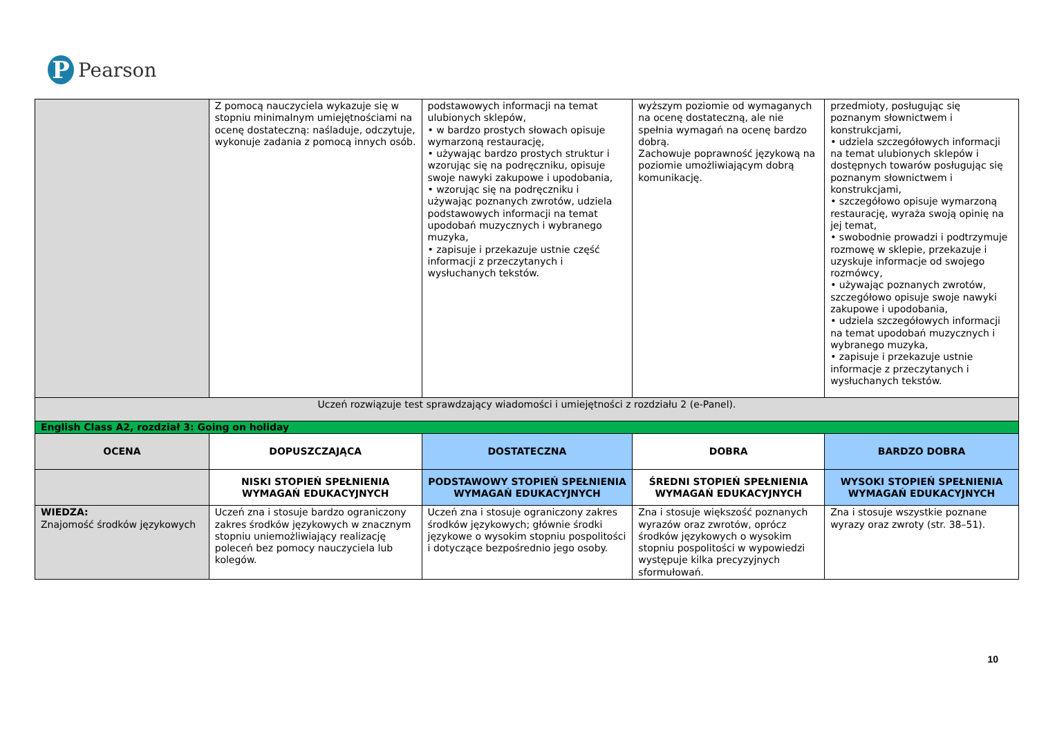P
Pearson
| | Z pomocą nauczyciela wykazuje się w stopniu minimalnym umiejętnościami na ocenę dostateczną: naśladuje, odczytuje, wykonuje zadania z pomocą innych osób. | podstawowych informacji na temat ulubionych sklepów, • w bardzo prostych słowach opisuje wymarzoną restaurację, • używając bardzo prostych struktur i wzorując się na podręczniku, opisuje swoje nawyki zakupowe i upodobania, • wzorując się na podręczniku i używając poznanych zwrotów, udziela podstawowych informacji na temat upodobań muzycznych i wybranego muzyka, • zapisuje i przekazuje ustnie część informacji z przeczytanych i wysłuchanych tekstów. | wyższym poziomie od wymaganych na ocenę dostateczną, ale nie spełnia wymagań na ocenę bardzo dobrą. Zachowuje poprawność językową na poziomie umożliwiającym dobrą komunikację. | przedmioty, posługując się poznanym słownictwem i konstrukcjami, • udziela szczegółowych informacji na temat ulubionych sklepów i dostępnych towarów posługując się poznanym słownictwem i konstrukcjami, • szczegółowo opisuje wymarzoną restaurację, wyraża swoją opinię na jej temat, • swobodnie prowadzi i podtrzymuje rozmowę w sklepie, przekazuje i uzyskuje informacje od swojego rozmówcy, • używając poznanych zwrotów, szczegółowo opisuje swoje nawyki zakupowe i upodobania, • udziela szczegółowych informacji na temat upodobań muzycznych i wybranego muzyka, • zapisuje i przekazuje ustnie informacje z przeczytanych i wysłuchanych tekstów. |
| Uczeń rozwiązuje test sprawdzający wiadomości i umiejętności z rozdziału 2 (e-Panel). | | | | |
| English Class A2, rozdział 3: Going on holiday | | | | |
| OCENA | DOPUSZCZAJĄCA | DOSTATECZNA | DOBRA | BARDZO DOBRA |
| | NISKI STOPIEŃ SPEŁNIENIA WYMAGAŃ EDUKACYJNYCH | PODSTAWOWY STOPIEŃ SPEŁNIENIA WYMAGAŃ EDUKACYJNYCH | ŚREDNI STOPIEŃ SPEŁNIENIA WYMAGAŃ EDUKACYJNYCH | WYSOKI STOPIEŃ SPEŁNIENIA WYMAGAŃ EDUKACYJNYCH |
| WIEDZA: Znajomość środków językowych | Uczeń zna i stosuje bardzo ograniczony zakres środków językowych w znacznym stopniu uniemożliwiający realizację poleceń bez pomocy nauczyciela lub kolegów. | Uczeń zna i stosuje ograniczony zakres środków językowych; głównie środki językowe o wysokim stopniu pospolitości i dotyczące bezpośrednio jego osoby. | Zna i stosuje większość poznanych wyrazów oraz zwrotów, oprócz środków językowych o wysokim stopniu pospolitości w wypowiedzi występuje kilka precyzyjnych sformułowań. | Zna i stosuje wszystkie poznane wyrazy oraz zwroty (str. 38–51). |
10